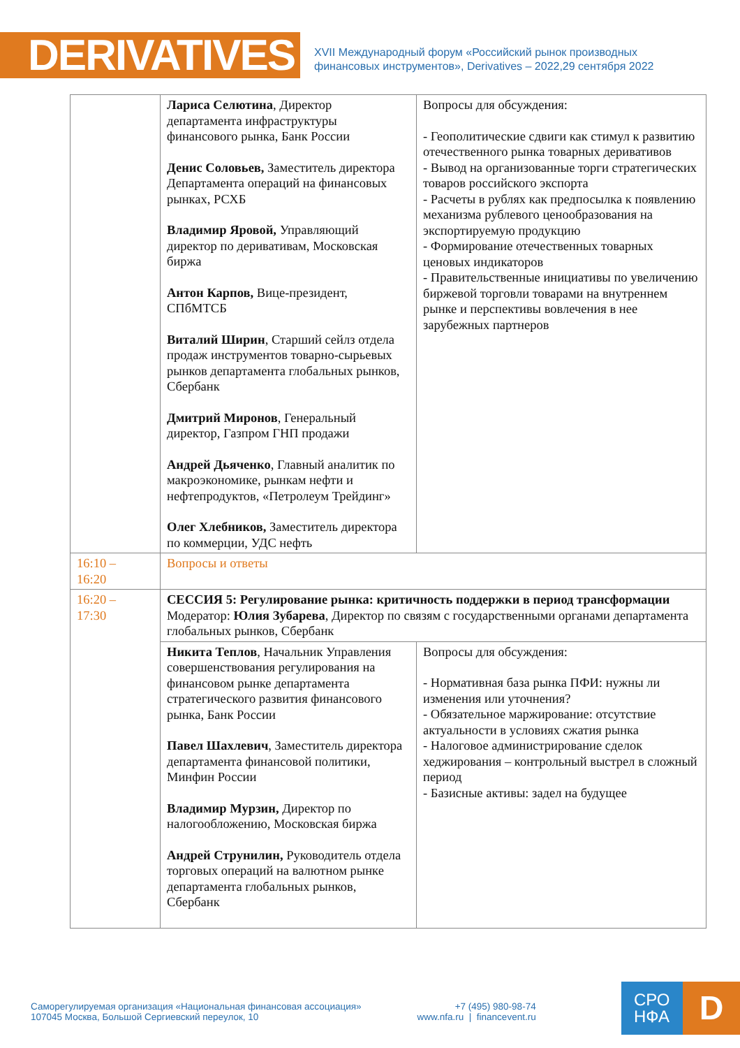DERIVATIVES
XVII Международный форум «Российский рынок производных
финансовых инструментов», Derivatives – 2022,29 сентября 2022
| | Лариса Селютина , Директор департамента инфраструктуры финансового рынка, Банк России Денис Соловьев, Заместитель директора Департамента операций на финансовых рынках, РСХБ Владимир Яровой, Управляющий директор по деривативам, Московская биржа Антон Карпов, Вице-президент, СПбМТСБ Виталий Ширин , Старший сейлз отдела продаж инструментов товарно-сырьевых рынков департамента глобальных рынков, Сбербанк Дмитрий Миронов , Генеральный директор, Газпром ГНП продажи Андрей Дьяченко , Главный аналитик по макроэкономике, рынкам нефти и нефтепродуктов, «Петролеум Трейдинг» Олег Хлебников, Заместитель директора по коммерции, УДС нефть | Вопросы для обсуждения: - Геополитические сдвиги как стимул к развитию отечественного рынка товарных деривативов - Вывод на организованные торги стратегических товаров российского экспорта - Расчеты в рублях как предпосылка к появлению механизма рублевого ценообразования на экспортируемую продукцию - Формирование отечественных товарных ценовых индикаторов - Правительственные инициативы по увеличению биржевой торговли товарами на внутреннем рынке и перспективы вовлечения в нее зарубежных партнеров |
| 16:10 – 16:20 | Вопросы и ответы | |
| 16:20 – 17:30 | СЕССИЯ 5: Регулирование рынка: критичность поддержки в период трансформации Модератор: Юлия Зубарева , Директор по связям с государственными органами департамента глобальных рынков, Сбербанк | |
| | Никита Теплов , Начальник Управления совершенствования регулирования на финансовом рынке департамента стратегического развития финансового рынка, Банк России Павел Шахлевич , Заместитель директора департамента финансовой политики, Минфин России Владимир Мурзин, Директор по налогообложению, Московская биржа Андрей Струнилин, Руководитель отдела торговых операций на валютном рынке департамента глобальных рынков, Сбербанк | Вопросы для обсуждения: - Нормативная база рынка ПФИ: нужны ли изменения или уточнения? - Обязательное маржирование: отсутствие актуальности в условиях сжатия рынка - Налоговое администрирование сделок хеджирования – контрольный выстрел в сложный период - Базисные активы: задел на будущее |
Саморегулируемая организация «Национальная финансовая ассоциация»
107045 Москва, Большой Сергиевский переулок, 10
+7 (495) 980-98-74
www.nfa.ru | financevent.ru
СРО
НФА
D